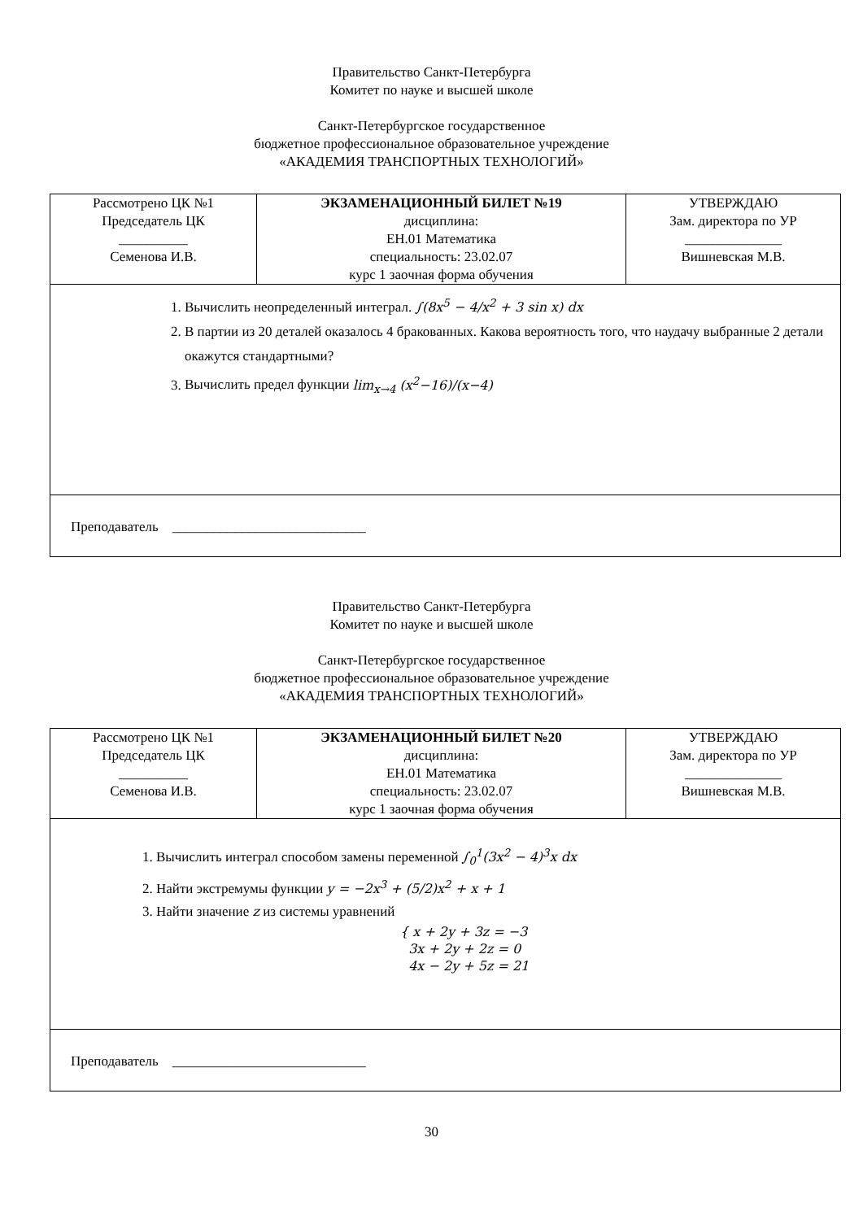Правительство Санкт-Петербурга
Комитет по науке и высшей школе
Санкт-Петербургское государственное
бюджетное профессиональное образовательное учреждение
«АКАДЕМИЯ ТРАНСПОРТНЫХ ТЕХНОЛОГИЙ»
| Рассмотрено ЦК №1 Председатель ЦК __________ Семенова И.В. | ЭКЗАМЕНАЦИОННЫЙ БИЛЕТ №19 дисциплина: ЕН.01 Математика специальность: 23.02.07 курс 1 заочная форма обучения | УТВЕРЖДАЮ Зам. директора по УР ______________ Вишневская М.В. |
| 1. Вычислить неопределенный интеграл. ∫(8x<sup>5</sup> − 4/x<sup>2</sup> + 3 sin x) dx 2. В партии из 20 деталей оказалось 4 бракованных. Какова вероятность того, что наудачу выбранные 2 детали окажутся стандартными? 3. Вычислить предел функции lim<sub>x→4</sub> (x<sup>2</sup>−16)/(x−4) | | |
| Преподаватель ____________________________ | | |
Правительство Санкт-Петербурга
Комитет по науке и высшей школе
Санкт-Петербургское государственное
бюджетное профессиональное образовательное учреждение
«АКАДЕМИЯ ТРАНСПОРТНЫХ ТЕХНОЛОГИЙ»
| Рассмотрено ЦК №1 Председатель ЦК __________ Семенова И.В. | ЭКЗАМЕНАЦИОННЫЙ БИЛЕТ №20 дисциплина: ЕН.01 Математика специальность: 23.02.07 курс 1 заочная форма обучения | УТВЕРЖДАЮ Зам. директора по УР ______________ Вишневская М.В. |
| 1. Вычислить интеграл способом замены переменной ∫<sub>0</sub><sup>1</sup>(3x<sup>2</sup> − 4)<sup>3</sup>x dx 2. Найти экстремумы функции y = −2x<sup>3</sup> + (5/2)x<sup>2</sup> + x + 1 3. Найти значение z из системы уравнений { x + 2y + 3z = −3 3x + 2y + 2z = 0 4x − 2y + 5z = 21 | | |
| Преподаватель ____________________________ | | |
30